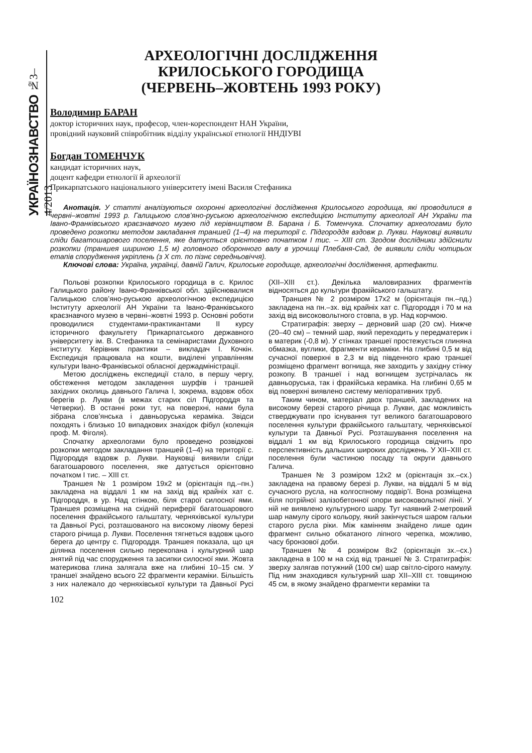УКРАЇНОЗНАВСТВО №3–4/2013
АРХЕОЛОГІЧНІ ДОСЛІДЖЕННЯ
КРИЛОСЬКОГО ГОРОДИЩА
(ЧЕРВЕНЬ–ЖОВТЕНЬ 1993 РОКУ)
Володимир БАРАН
доктор історичних наук, професор, член-кореспондент НАН України,
провідний науковий співробітник відділу української етнології ННДІУВІ
Богдан ТОМЕНЧУК
кандидат історичних наук,
доцент кафедри етнології й археології
Прикарпатського національного університету імені Василя Стефаника
Анотація. У статті аналізуються охоронні археологічні дослідження Крилоського городища, які проводилися в червні–жовтні 1993 р. Галицькою слов’яно-руською археологічною експедицією Інституту археології АН України та Івано-Франківського краєзнавчого музею під керівництвом В. Барана і Б. Томенчука. Спочатку археологами було проведено розкопки методом закладання траншей (1–4) на території с. Підгороддя вздовж р. Лукви. Науковці виявили сліди багатошарового поселення, яке датується орієнтовно початком I тис. – XIII ст. Згодом дослідники здійснили розкопки (траншея шириною 1,5 м) головного оборонного валу в урочищі Плебаня-Сад, де виявили сліди чотирьох етапів спорудження укріплень (з X ст. по пізнє середньовіччя).
Ключові слова: Україна, українці, давній Галич, Крилоське городище, археологічні дослідження, артефакти.
Польові розкопки Крилоського городища в с. Крилос Галицького району Івано-Франківської обл. здійснювалися Галицькою слов’яно-руською археологічною експедицією Інституту археології АН України та Івано-Франківського краєзнавчого музею в червні–жовтні 1993 р. Основні роботи проводилися студентами-практикантами II курсу історичного факультету Прикарпатського державного університету ім. В. Стефаника та семінаристами Духовного інституту. Керівник практики – викладач І. Кочкін. Експедиція працювала на кошти, виділені управлінням культури Івано-Франківської обласної держадміністрації.
Метою досліджень експедиції стало, в першу чергу, обстеження методом закладення шурфів і траншей західних околиць давнього Галича І, зокрема, вздовж обох берегів р. Лукви (в межах старих сіл Підгороддя та Четверки). В останні роки тут, на поверхні, нами була зібрана слов’янська і давньоруська кераміка. Звідси походять і близько 10 випадкових знахідок фібул (колекція проф. М. Фіголя).
Спочатку археологами було проведено розвідкові розкопки методом закладання траншей (1–4) на території с. Підгороддя вздовж р. Лукви. Науковці виявили сліди багатошарового поселення, яке датується орієнтовно початком I тис. – XIII ст.
Траншея № 1 розміром 19х2 м (орієнтація пд.–пн.) закладена на віддалі 1 км на захід від крайніх хат с. Підгороддя, в ур. Над стінкою, біля старої силосної ями. Траншея розміщена на східній периферії багатошарового поселення фракійського гальштату, черняхівської культури та Давньої Русі, розташованого на високому лівому березі старого річища р. Лукви. Поселення тягнеться вздовж цього берега до центру с. Підгороддя. Траншея показала, що ця ділянка поселення сильно перекопана і культурний шар знятий під час спорудження та засипки силосної ями. Жовта материкова глина залягала вже на глибині 10–15 см. У траншеї знайдено всього 22 фрагменти кераміки. Більшість з них належало до черняхівської культури та Давньої Русі (XII–XIII ст.). Декілька маловиразних фрагментів відносяться до культури фракійського гальштату.
Траншея № 2 розміром 17х2 м (орієнтація пн.–пд.) закладена на пн.–зх. від крайніх хат с. Підгороддя і 70 м на захід від високовольтного стовпа, в ур. Над корчмою.
Стратиграфія: зверху – дерновий шар (20 см). Нижче (20–40 см) – темний шар, який переходить у передматерик і в материк (-0,8 м). У стінках траншеї простежується глиняна обмазка, вуглики, фрагменти кераміки. На глибині 0,5 м від сучасної поверхні в 2,3 м від південного краю траншеї розміщено фрагмент вогнища, яке заходить у західну стінку розкопу. В траншеї і над вогнищем зустрічалась як давньоруська, так і фракійська кераміка. На глибині 0,65 м від поверхні виявлено систему меліоративних труб.
Таким чином, матеріал двох траншей, закладених на високому березі старого річища р. Лукви, дає можливість стверджувати про існування тут великого багатошарового поселення культури фракійського гальштату, черняхівської культури та Давньої Русі. Розташування поселення на віддалі 1 км від Крилоського городища свідчить про перспективність дальших широких досліджень. У XII–XIII ст. поселення були частиною посаду та округи давнього Галича.
Траншея № 3 розміром 12х2 м (орієнтація зх.–сх.) закладена на правому березі р. Лукви, на віддалі 5 м від сучасного русла, на колгоспному подвір’ї. Вона розміщена біля потрійної залізобетонної опори високовольтної лінії. У ній не виявлено культурного шару. Тут наявний 2-метровий шар намулу сірого кольору, який закінчується шаром гальки старого русла ріки. Між камінням знайдено лише один фрагмент сильно обкатаного ліпного черепка, можливо, часу бронзової доби.
Траншея № 4 розміром 8х2 (орієнтація зх.–сх.) закладена в 100 м на схід від траншеї № 3. Стратиграфія: зверху залягав потужний (100 см) шар світло-сірого намулу. Під ним знаходився культурний шар XII–XIII ст. товщиною 45 см, в якому знайдено фрагменти кераміки та
102